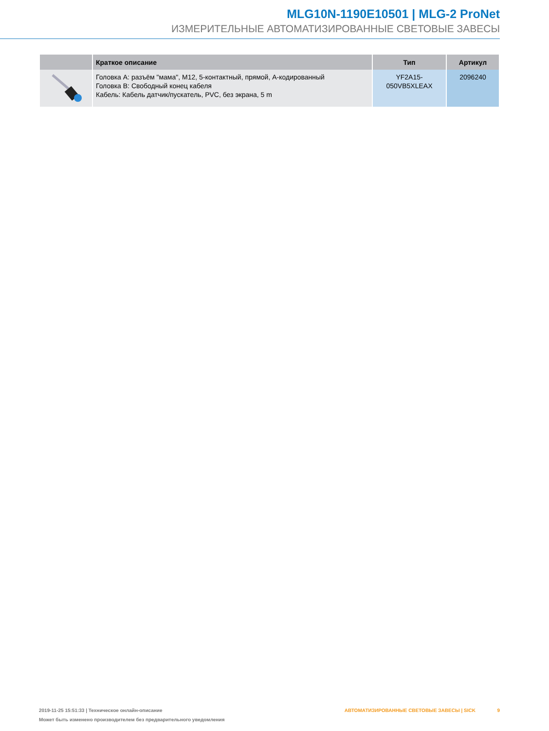MLG10N-1190E10501 | MLG-2 ProNet
ИЗМЕРИТЕЛЬНЫЕ АВТОМАТИЗИРОВАННЫЕ СВЕТОВЫЕ ЗАВЕСЫ
| | Краткое описание | Тип | Артикул |
| --- | --- | --- | --- |
| | Головка A: разъём "мама", M12, 5-контактный, прямой, A-кодированный Головка B: Свободный конец кабеля Кабель: Кабель датчик/пускатель, PVC, без экрана, 5 m | YF2A15- 050VB5XLEAX | 2096240 |
2019-11-25 15:51:33 | Техническое онлайн-описание АВТОМАТИЗИРОВАННЫЕ СВЕТОВЫЕ ЗАВЕСЫ | SICK 9
Может быть изменено производителем без предварительного уведомления